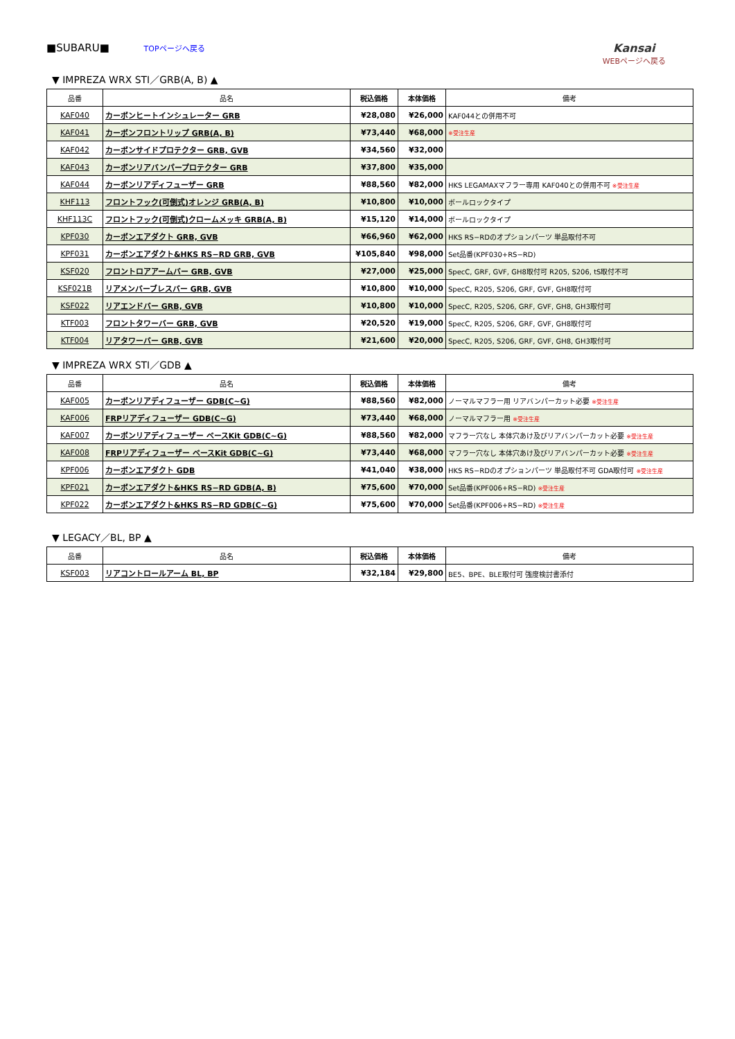■SUBARU■ TOPページへ戻る
Kansai
WEBページへ戻る
▼ IMPREZA WRX STI／GRB(A, B) ▲
| 品番 | 品名 | 税込価格 | 本体価格 | 備考 |
| --- | --- | --- | --- | --- |
| KAF040 | カーボンヒートインシュレーター GRB | ¥28,080 | ¥26,000 | KAF044との併用不可 |
| KAF041 | カーボンフロントリップ GRB(A, B) | ¥73,440 | ¥68,000 | ※受注生産 |
| KAF042 | カーボンサイドプロテクター GRB, GVB | ¥34,560 | ¥32,000 | |
| KAF043 | カーボンリアバンパープロテクター GRB | ¥37,800 | ¥35,000 | |
| KAF044 | カーボンリアディフューザー GRB | ¥88,560 | ¥82,000 | HKS LEGAMAXマフラー専用 KAF040との併用不可 ※受注生産 |
| KHF113 | フロントフック(可倒式)オレンジ GRB(A, B) | ¥10,800 | ¥10,000 | ボールロックタイプ |
| KHF113C | フロントフック(可倒式)クロームメッキ GRB(A, B) | ¥15,120 | ¥14,000 | ボールロックタイプ |
| KPF030 | カーボンエアダクト GRB, GVB | ¥66,960 | ¥62,000 | HKS RS−RDのオプションパーツ 単品取付不可 |
| KPF031 | カーボンエアダクト&HKS RS−RD GRB, GVB | ¥105,840 | ¥98,000 | Set品番(KPF030+RS−RD) |
| KSF020 | フロントロアアームバー GRB, GVB | ¥27,000 | ¥25,000 | SpecC, GRF, GVF, GH8取付可 R205, S206, tS取付不可 |
| KSF021B | リアメンバーブレスバー GRB, GVB | ¥10,800 | ¥10,000 | SpecC, R205, S206, GRF, GVF, GH8取付可 |
| KSF022 | リアエンドバー GRB, GVB | ¥10,800 | ¥10,000 | SpecC, R205, S206, GRF, GVF, GH8, GH3取付可 |
| KTF003 | フロントタワーバー GRB, GVB | ¥20,520 | ¥19,000 | SpecC, R205, S206, GRF, GVF, GH8取付可 |
| KTF004 | リアタワーバー GRB, GVB | ¥21,600 | ¥20,000 | SpecC, R205, S206, GRF, GVF, GH8, GH3取付可 |
▼ IMPREZA WRX STI／GDB ▲
| 品番 | 品名 | 税込価格 | 本体価格 | 備考 |
| --- | --- | --- | --- | --- |
| KAF005 | カーボンリアディフューザー GDB(C~G) | ¥88,560 | ¥82,000 | ノーマルマフラー用 リアバンパーカット必要 ※受注生産 |
| KAF006 | FRPリアディフューザー GDB(C~G) | ¥73,440 | ¥68,000 | ノーマルマフラー用 ※受注生産 |
| KAF007 | カーボンリアディフューザー ベースKit GDB(C~G) | ¥88,560 | ¥82,000 | マフラー穴なし 本体穴あけ及びリアバンパーカット必要 ※受注生産 |
| KAF008 | FRPリアディフューザー ベースKit GDB(C~G) | ¥73,440 | ¥68,000 | マフラー穴なし 本体穴あけ及びリアバンパーカット必要 ※受注生産 |
| KPF006 | カーボンエアダクト GDB | ¥41,040 | ¥38,000 | HKS RS−RDのオプションパーツ 単品取付不可 GDA取付可 ※受注生産 |
| KPF021 | カーボンエアダクト&HKS RS−RD GDB(A, B) | ¥75,600 | ¥70,000 | Set品番(KPF006+RS−RD) ※受注生産 |
| KPF022 | カーボンエアダクト&HKS RS−RD GDB(C~G) | ¥75,600 | ¥70,000 | Set品番(KPF006+RS−RD) ※受注生産 |
▼ LEGACY／BL, BP ▲
| 品番 | 品名 | 税込価格 | 本体価格 | 備考 |
| --- | --- | --- | --- | --- |
| KSF003 | リアコントロールアーム BL, BP | ¥32,184 | ¥29,800 | BE5、BPE、BLE取付可 強度検討書添付 |